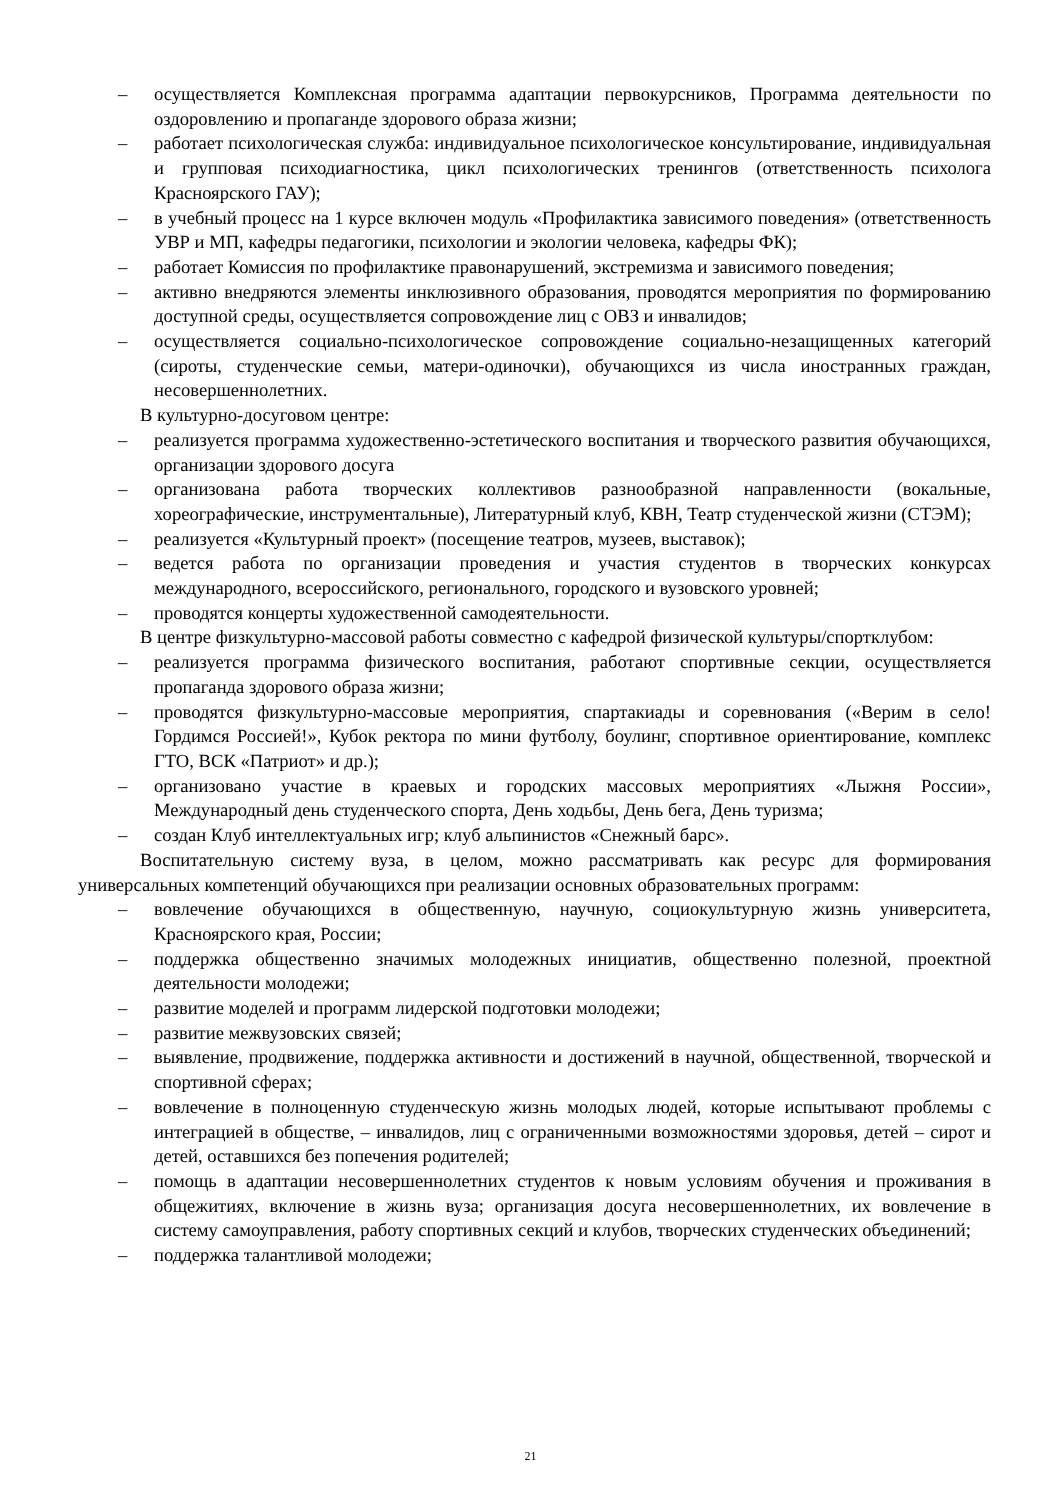– осуществляется Комплексная программа адаптации первокурсников, Программа деятельности по оздоровлению и пропаганде здорового образа жизни;
– работает психологическая служба: индивидуальное психологическое консультирование, индивидуальная и групповая психодиагностика, цикл психологических тренингов (ответственность психолога Красноярского ГАУ);
– в учебный процесс на 1 курсе включен модуль «Профилактика зависимого поведения» (ответственность УВР и МП, кафедры педагогики, психологии и экологии человека, кафедры ФК);
– работает Комиссия по профилактике правонарушений, экстремизма и зависимого поведения;
– активно внедряются элементы инклюзивного образования, проводятся мероприятия по формированию доступной среды, осуществляется сопровождение лиц с ОВЗ и инвалидов;
– осуществляется социально-психологическое сопровождение социально-незащищенных категорий (сироты, студенческие семьи, матери-одиночки), обучающихся из числа иностранных граждан, несовершеннолетних.
В культурно-досуговом центре:
– реализуется программа художественно-эстетического воспитания и творческого развития обучающихся, организации здорового досуга
– организована работа творческих коллективов разнообразной направленности (вокальные, хореографические, инструментальные), Литературный клуб, КВН, Театр студенческой жизни (СТЭМ);
– реализуется «Культурный проект» (посещение театров, музеев, выставок);
– ведется работа по организации проведения и участия студентов в творческих конкурсах международного, всероссийского, регионального, городского и вузовского уровней;
– проводятся концерты художественной самодеятельности.
В центре физкультурно-массовой работы совместно с кафедрой физической культуры/спортклубом:
– реализуется программа физического воспитания, работают спортивные секции, осуществляется пропаганда здорового образа жизни;
– проводятся физкультурно-массовые мероприятия, спартакиады и соревнования («Верим в село!Гордимся Россией!», Кубок ректора по мини футболу, боулинг, спортивное ориентирование, комплекс ГТО, ВСК «Патриот» и др.);
– организовано участие в краевых и городских массовых мероприятиях «Лыжня России», Международный день студенческого спорта, День ходьбы, День бега, День туризма;
– создан Клуб интеллектуальных игр; клуб альпинистов «Снежный барс».
Воспитательную систему вуза, в целом, можно рассматривать как ресурс для формирования универсальных компетенций обучающихся при реализации основных образовательных программ:
– вовлечение обучающихся в общественную, научную, социокультурную жизнь университета, Красноярского края, России;
– поддержка общественно значимых молодежных инициатив, общественно полезной, проектной деятельности молодежи;
– развитие моделей и программ лидерской подготовки молодежи;
– развитие межвузовских связей;
– выявление, продвижение, поддержка активности и достижений в научной, общественной, творческой и спортивной сферах;
– вовлечение в полноценную студенческую жизнь молодых людей, которые испытывают проблемы с интеграцией в обществе, – инвалидов, лиц с ограниченными возможностями здоровья, детей – сирот и детей, оставшихся без попечения родителей;
– помощь в адаптации несовершеннолетних студентов к новым условиям обучения и проживания в общежитиях, включение в жизнь вуза; организация досуга несовершеннолетних, их вовлечение в систему самоуправления, работу спортивных секций и клубов, творческих студенческих объединений;
– поддержка талантливой молодежи;
21